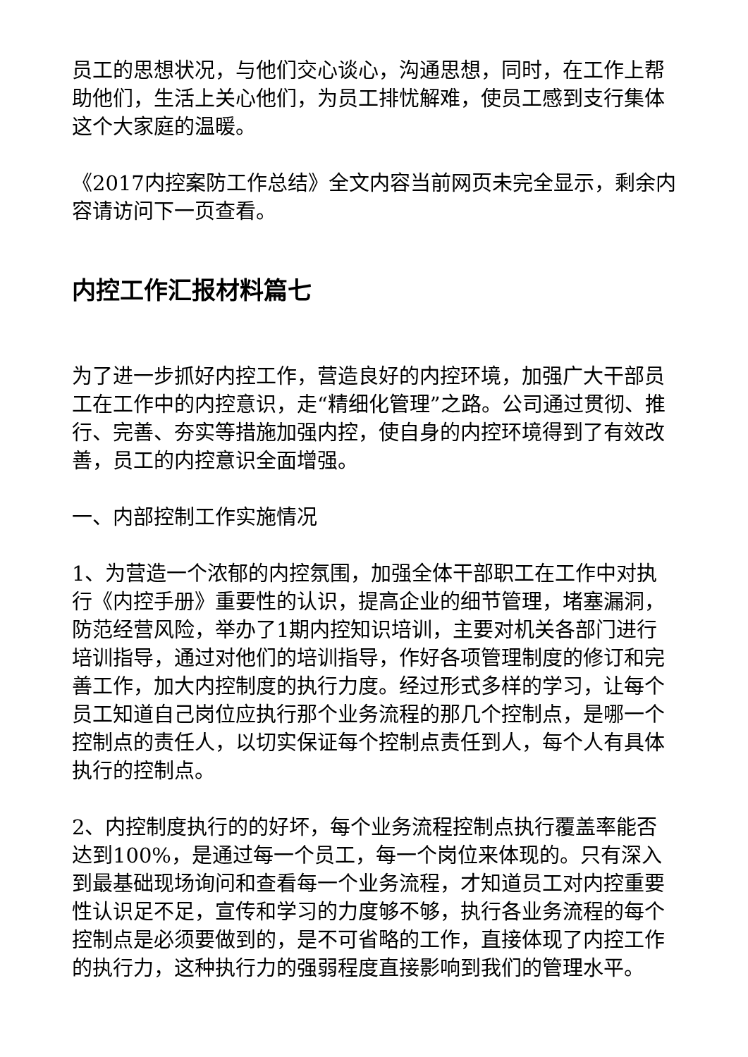员工的思想状况，与他们交心谈心，沟通思想，同时，在工作上帮助他们，生活上关心他们，为员工排忧解难，使员工感到支行集体这个大家庭的温暖。
《2017内控案防工作总结》全文内容当前网页未完全显示，剩余内容请访问下一页查看。
内控工作汇报材料篇七
为了进一步抓好内控工作，营造良好的内控环境，加强广大干部员工在工作中的内控意识，走“精细化管理”之路。公司通过贯彻、推行、完善、夯实等措施加强内控，使自身的内控环境得到了有效改善，员工的内控意识全面增强。
一、内部控制工作实施情况
1、为营造一个浓郁的内控氛围，加强全体干部职工在工作中对执行《内控手册》重要性的认识，提高企业的细节管理，堵塞漏洞，防范经营风险，举办了1期内控知识培训，主要对机关各部门进行培训指导，通过对他们的培训指导，作好各项管理制度的修订和完善工作，加大内控制度的执行力度。经过形式多样的学习，让每个员工知道自己岗位应执行那个业务流程的那几个控制点，是哪一个控制点的责任人，以切实保证每个控制点责任到人，每个人有具体执行的控制点。
2、内控制度执行的的好坏，每个业务流程控制点执行覆盖率能否达到100%，是通过每一个员工，每一个岗位来体现的。只有深入到最基础现场询问和查看每一个业务流程，才知道员工对内控重要性认识足不足，宣传和学习的力度够不够，执行各业务流程的每个控制点是必须要做到的，是不可省略的工作，直接体现了内控工作的执行力，这种执行力的强弱程度直接影响到我们的管理水平。